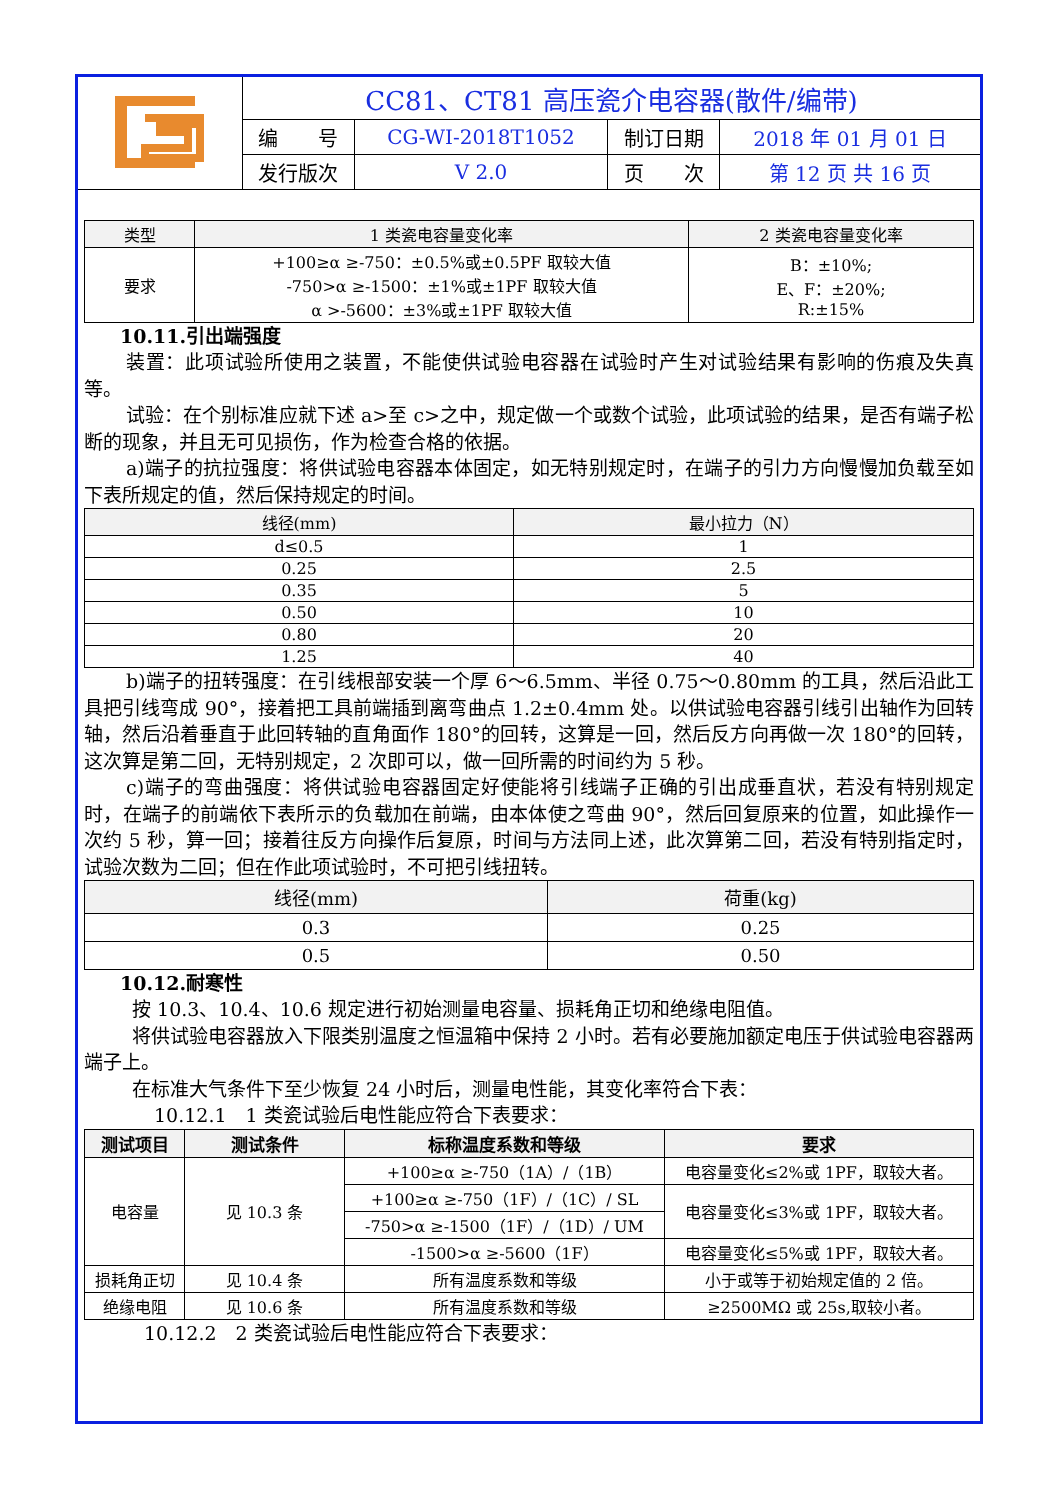| | CC81、CT81 高压瓷介电容器(散件/编带) | | | |
| | 编 号 | CG-WI-2018T1052 | 制订日期 | 2018 年 01 月 01 日 |
| | 发行版次 | V 2.0 | 页 次 | 第 12 页 共 16 页 |
| 类型 | 1 类瓷电容量变化率 | 2 类瓷电容量变化率 |
| --- | --- | --- |
| 要求 | +100≥α ≥-750：±0.5%或±0.5PF 取较大值 -750>α ≥-1500：±1%或±1PF 取较大值 α >-5600：±3%或±1PF 取较大值 | B：±10%; E、F：±20%; R:±15% |
10.11.引出端强度
装置：此项试验所使用之装置，不能使供试验电容器在试验时产生对试验结果有影响的伤痕及失真等。
试验：在个别标准应就下述 a>至 c>之中，规定做一个或数个试验，此项试验的结果，是否有端子松断的现象，并且无可见损伤，作为检查合格的依据。
a)端子的抗拉强度：将供试验电容器本体固定，如无特别规定时，在端子的引力方向慢慢加负载至如下表所规定的值，然后保持规定的时间。
| 线径(mm) | 最小拉力（N） |
| --- | --- |
| d≤0.5 | 1 |
| 0.25 2.5 | |
| 0.35 5 | |
| 0.50 10 | |
| 0.80 20 | |
| 1.25 40 | |
b)端子的扭转强度：在引线根部安装一个厚 6～6.5mm、半径 0.75～0.80mm 的工具，然后沿此工具把引线弯成 90°，接着把工具前端插到离弯曲点 1.2±0.4mm 处。以供试验电容器引线引出轴作为回转轴，然后沿着垂直于此回转轴的直角面作 180°的回转，这算是一回，然后反方向再做一次 180°的回转，这次算是第二回，无特别规定，2 次即可以，做一回所需的时间约为 5 秒。
c)端子的弯曲强度：将供试验电容器固定好使能将引线端子正确的引出成垂直状，若没有特别规定时，在端子的前端依下表所示的负载加在前端，由本体使之弯曲 90°，然后回复原来的位置，如此操作一次约 5 秒，算一回；接着往反方向操作后复原，时间与方法同上述，此次算第二回，若没有特别指定时，试验次数为二回；但在作此项试验时，不可把引线扭转。
| 线径(mm) | 荷重(kg) |
| --- | --- |
| 0.3 0.25 | |
| 0.5 0.50 | |
10.12.耐寒性
按 10.3、10.4、10.6 规定进行初始测量电容量、损耗角正切和绝缘电阻值。
将供试验电容器放入下限类别温度之恒温箱中保持 2 小时。若有必要施加额定电压于供试验电容器两端子上。
在标准大气条件下至少恢复 24 小时后，测量电性能，其变化率符合下表：
10.12.1　1 类瓷试验后电性能应符合下表要求：
| 测试项目 | 测试条件 | 标称温度系数和等级 | 要求 |
| --- | --- | --- | --- |
| 电容量 | 见 10.3 条 | +100≥α ≥-750（1A）/（1B） | 电容量变化≤2%或 1PF，取较大者。 |
| | | +100≥α ≥-750（1F）/（1C）/ SL | 电容量变化≤3%或 1PF，取较大者。 |
| | | -750>α ≥-1500（1F）/（1D）/ UM | |
| | | -1500>α ≥-5600（1F） | 电容量变化≤5%或 1PF，取较大者。 |
| 损耗角正切 | 见 10.4 条 | 所有温度系数和等级 | 小于或等于初始规定值的 2 倍。 |
| 绝缘电阻 | 见 10.6 条 | 所有温度系数和等级 | ≥2500MΩ 或 25s,取较小者。 |
10.12.2　2 类瓷试验后电性能应符合下表要求：